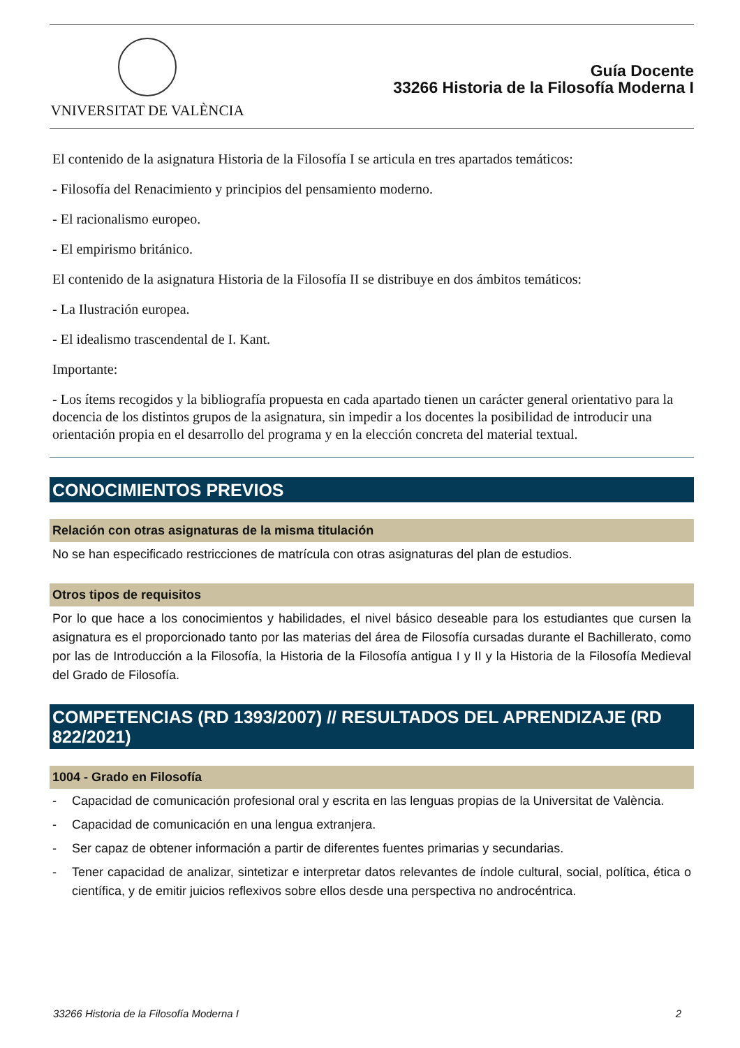VNIVERSITAT DE VALÈNCIA
Guía Docente
33266 Historia de la Filosofía Moderna I
El contenido de la asignatura Historia de la Filosofía I se articula en tres apartados temáticos:
- Filosofía del Renacimiento y principios del pensamiento moderno.
- El racionalismo europeo.
- El empirismo británico.
El contenido de la asignatura Historia de la Filosofía II se distribuye en dos ámbitos temáticos:
- La Ilustración europea.
- El idealismo trascendental de I. Kant.
Importante:
- Los ítems recogidos y la bibliografía propuesta en cada apartado tienen un carácter general orientativo para la docencia de los distintos grupos de la asignatura, sin impedir a los docentes la posibilidad de introducir una orientación propia en el desarrollo del programa y en la elección concreta del material textual.
CONOCIMIENTOS PREVIOS
Relación con otras asignaturas de la misma titulación
No se han especificado restricciones de matrícula con otras asignaturas del plan de estudios.
Otros tipos de requisitos
Por lo que hace a los conocimientos y habilidades, el nivel básico deseable para los estudiantes que cursen la asignatura es el proporcionado tanto por las materias del área de Filosofía cursadas durante el Bachillerato, como por las de Introducción a la Filosofía, la Historia de la Filosofía antigua I y II y la Historia de la Filosofía Medieval del Grado de Filosofía.
COMPETENCIAS (RD 1393/2007) // RESULTADOS DEL APRENDIZAJE (RD 822/2021)
1004 - Grado en Filosofía
- Capacidad de comunicación profesional oral y escrita en las lenguas propias de la Universitat de València.
- Capacidad de comunicación en una lengua extranjera.
- Ser capaz de obtener información a partir de diferentes fuentes primarias y secundarias.
- Tener capacidad de analizar, sintetizar e interpretar datos relevantes de índole cultural, social, política, ética o científica, y de emitir juicios reflexivos sobre ellos desde una perspectiva no androcéntrica.
33266 Historia de la Filosofía Moderna I 2